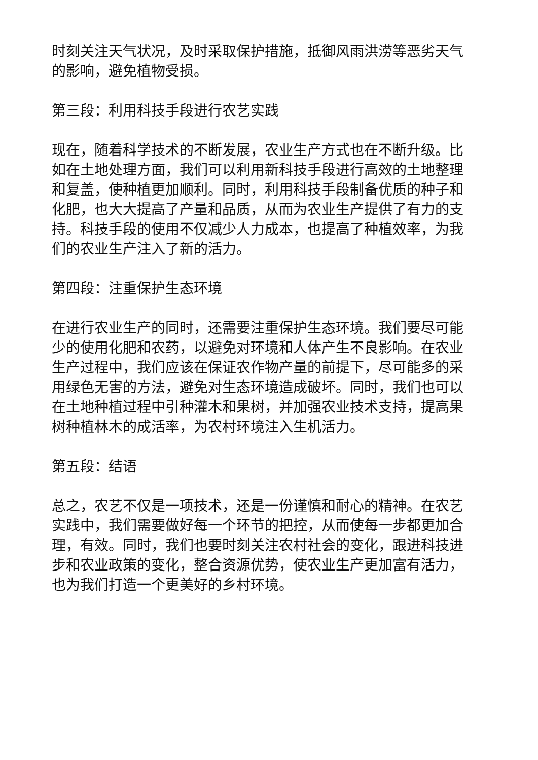时刻关注天气状况，及时采取保护措施，抵御风雨洪涝等恶劣天气的影响，避免植物受损。
第三段：利用科技手段进行农艺实践
现在，随着科学技术的不断发展，农业生产方式也在不断升级。比如在土地处理方面，我们可以利用新科技手段进行高效的土地整理和复盖，使种植更加顺利。同时，利用科技手段制备优质的种子和化肥，也大大提高了产量和品质，从而为农业生产提供了有力的支持。科技手段的使用不仅减少人力成本，也提高了种植效率，为我们的农业生产注入了新的活力。
第四段：注重保护生态环境
在进行农业生产的同时，还需要注重保护生态环境。我们要尽可能少的使用化肥和农药，以避免对环境和人体产生不良影响。在农业生产过程中，我们应该在保证农作物产量的前提下，尽可能多的采用绿色无害的方法，避免对生态环境造成破坏。同时，我们也可以在土地种植过程中引种灌木和果树，并加强农业技术支持，提高果树种植林木的成活率，为农村环境注入生机活力。
第五段：结语
总之，农艺不仅是一项技术，还是一份谨慎和耐心的精神。在农艺实践中，我们需要做好每一个环节的把控，从而使每一步都更加合理，有效。同时，我们也要时刻关注农村社会的变化，跟进科技进步和农业政策的变化，整合资源优势，使农业生产更加富有活力，也为我们打造一个更美好的乡村环境。